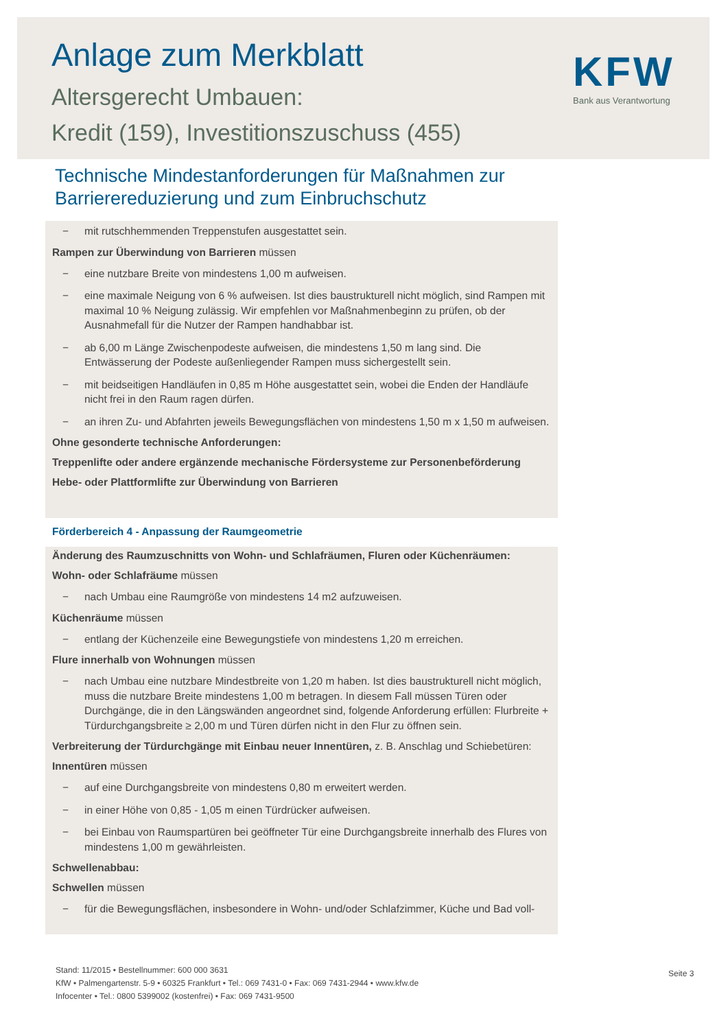Anlage zum Merkblatt
Altersgerecht Umbauen:
Kredit (159), Investitionszuschuss (455)
KFW
Bank aus Verantwortung
Technische Mindestanforderungen für Maßnahmen zur
Barrierereduzierung und zum Einbruchschutz
− mit rutschhemmenden Treppenstufen ausgestattet sein.
Rampen zur Überwindung von Barrieren müssen
− eine nutzbare Breite von mindestens 1,00 m aufweisen.
− eine maximale Neigung von 6 % aufweisen. Ist dies baustrukturell nicht möglich, sind Rampen mit maximal 10 % Neigung zulässig. Wir empfehlen vor Maßnahmenbeginn zu prüfen, ob der Ausnahmefall für die Nutzer der Rampen handhabbar ist.
− ab 6,00 m Länge Zwischenpodeste aufweisen, die mindestens 1,50 m lang sind. Die Entwässerung der Podeste außenliegender Rampen muss sichergestellt sein.
− mit beidseitigen Handläufen in 0,85 m Höhe ausgestattet sein, wobei die Enden der Handläufe nicht frei in den Raum ragen dürfen.
− an ihren Zu- und Abfahrten jeweils Bewegungsflächen von mindestens 1,50 m x 1,50 m aufweisen.
Ohne gesonderte technische Anforderungen:
Treppenlifte oder andere ergänzende mechanische Fördersysteme zur Personenbeförderung
Hebe- oder Plattformlifte zur Überwindung von Barrieren
Förderbereich 4 - Anpassung der Raumgeometrie
Änderung des Raumzuschnitts von Wohn- und Schlafräumen, Fluren oder Küchenräumen:
Wohn- oder Schlafräume müssen
− nach Umbau eine Raumgröße von mindestens 14 m2 aufzuweisen.
Küchenräume müssen
− entlang der Küchenzeile eine Bewegungstiefe von mindestens 1,20 m erreichen.
Flure innerhalb von Wohnungen müssen
− nach Umbau eine nutzbare Mindestbreite von 1,20 m haben. Ist dies baustrukturell nicht möglich, muss die nutzbare Breite mindestens 1,00 m betragen. In diesem Fall müssen Türen oder Durchgänge, die in den Längswänden angeordnet sind, folgende Anforderung erfüllen: Flurbreite + Türdurchgangsbreite ≥ 2,00 m und Türen dürfen nicht in den Flur zu öffnen sein.
Verbreiterung der Türdurchgänge mit Einbau neuer Innentüren, z. B. Anschlag und Schiebetüren:
Innentüren müssen
− auf eine Durchgangsbreite von mindestens 0,80 m erweitert werden.
− in einer Höhe von 0,85 - 1,05 m einen Türdrücker aufweisen.
− bei Einbau von Raumspartüren bei geöffneter Tür eine Durchgangsbreite innerhalb des Flures von mindestens 1,00 m gewährleisten.
Schwellenabbau:
Schwellen müssen
− für die Bewegungsflächen, insbesondere in Wohn- und/oder Schlafzimmer, Küche und Bad voll-
Stand: 11/2015 • Bestellnummer: 600 000 3631
KfW • Palmengartenstr. 5-9 • 60325 Frankfurt • Tel.: 069 7431-0 • Fax: 069 7431-2944 • www.kfw.de
Infocenter • Tel.: 0800 5399002 (kostenfrei) • Fax: 069 7431-9500
Seite 3